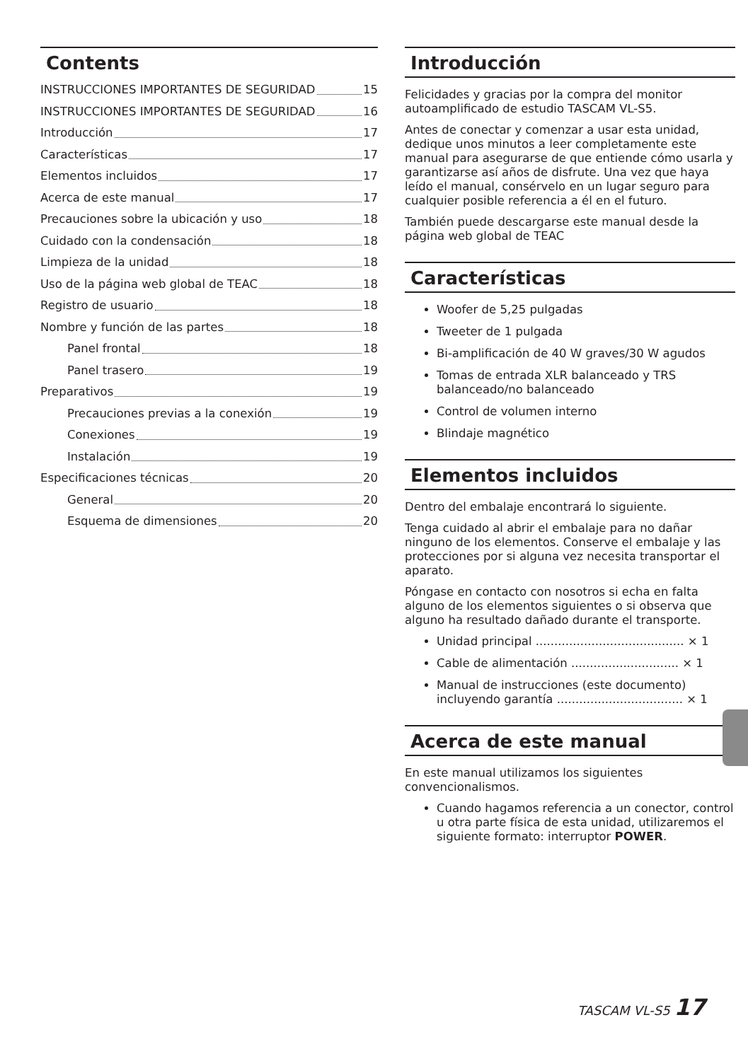Contents
INSTRUCCIONES IMPORTANTES DE SEGURIDAD 15
INSTRUCCIONES IMPORTANTES DE SEGURIDAD 16
Introducción 17
Características 17
Elementos incluidos 17
Acerca de este manual 17
Precauciones sobre la ubicación y uso 18
Cuidado con la condensación 18
Limpieza de la unidad 18
Uso de la página web global de TEAC 18
Registro de usuario 18
Nombre y función de las partes 18
Panel frontal 18
Panel trasero 19
Preparativos 19
Precauciones previas a la conexión 19
Conexiones 19
Instalación 19
Especificaciones técnicas 20
General 20
Esquema de dimensiones 20
Introducción
Felicidades y gracias por la compra del monitor autoamplificado de estudio TASCAM VL-S5.
Antes de conectar y comenzar a usar esta unidad, dedique unos minutos a leer completamente este manual para asegurarse de que entiende cómo usarla y garantizarse así años de disfrute. Una vez que haya leído el manual, consérvelo en un lugar seguro para cualquier posible referencia a él en el futuro.
También puede descargarse este manual desde la página web global de TEAC
Características
Woofer de 5,25 pulgadas
Tweeter de 1 pulgada
Bi-amplificación de 40 W graves/30 W agudos
Tomas de entrada XLR balanceado y TRS balanceado/no balanceado
Control de volumen interno
Blindaje magnético
Elementos incluidos
Dentro del embalaje encontrará lo siguiente.
Tenga cuidado al abrir el embalaje para no dañar ninguno de los elementos. Conserve el embalaje y las protecciones por si alguna vez necesita transportar el aparato.
Póngase en contacto con nosotros si echa en falta alguno de los elementos siguientes o si observa que alguno ha resultado dañado durante el transporte.
Unidad principal ........................................ × 1
Cable de alimentación ............................. × 1
Manual de instrucciones (este documento) incluyendo garantía .................................. × 1
Acerca de este manual
En este manual utilizamos los siguientes convencionalismos.
Cuando hagamos referencia a un conector, control u otra parte física de esta unidad, utilizaremos el siguiente formato: interruptor POWER.
TASCAM VL-S5 17